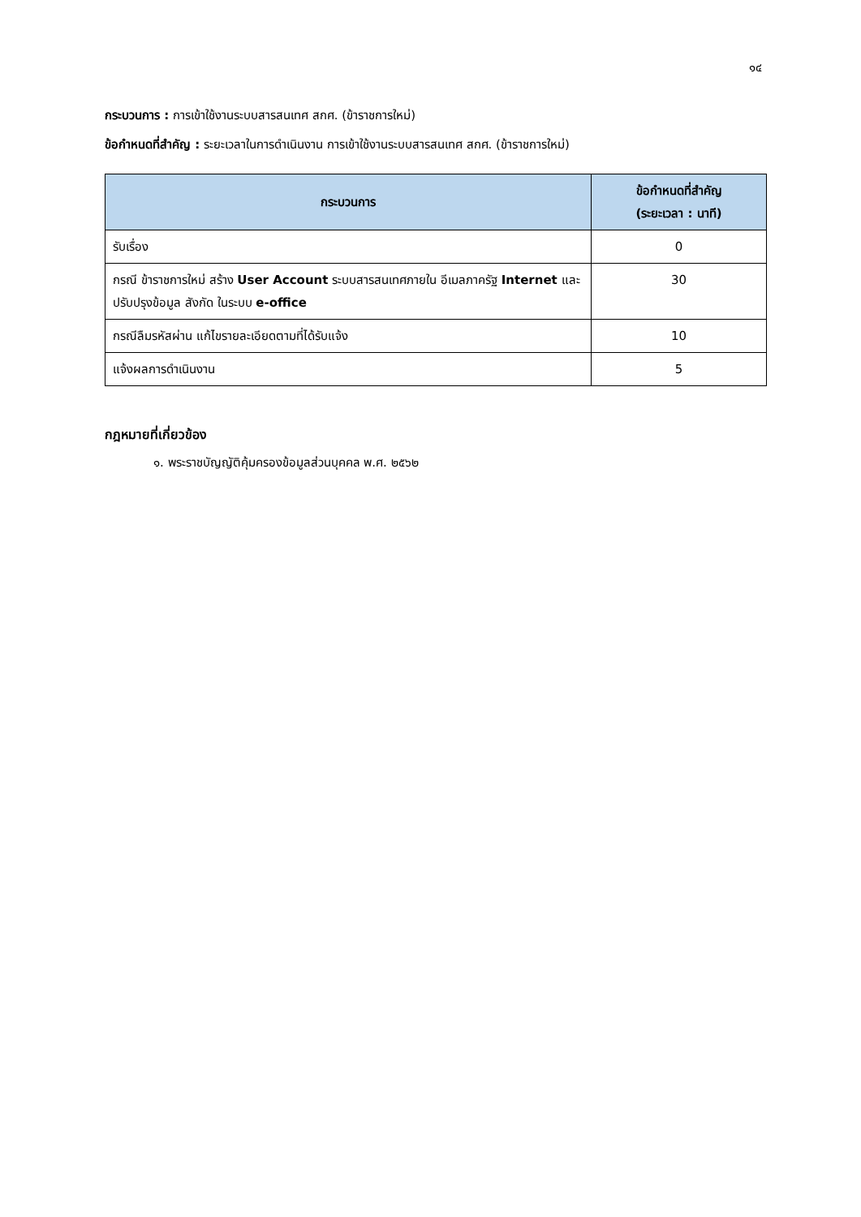๑๔
กระบวนการ : การเข้าใช้งานระบบสารสนเทศ สกศ. (ข้าราชการใหม่)
ข้อกำหนดที่สำคัญ : ระยะเวลาในการดำเนินงาน การเข้าใช้งานระบบสารสนเทศ สกศ. (ข้าราชการใหม่)
| กระบวนการ | ข้อกำหนดที่สำคัญ (ระยะเวลา : นาที) |
| --- | --- |
| รับเรื่อง | 0 |
| กรณี ข้าราชการใหม่ สร้าง User Account ระบบสารสนเทศภายใน อีเมลภาครัฐ Internet และปรับปรุงข้อมูล สังกัด ในระบบ e-office | 30 |
| กรณีลืมรหัสผ่าน แก้ไขรายละเอียดตามที่ได้รับแจ้ง | 10 |
| แจ้งผลการดำเนินงาน | 5 |
กฎหมายที่เกี่ยวข้อง
๑. พระราชบัญญัติคุ้มครองข้อมูลส่วนบุคคล พ.ศ. ๒๕๖๒